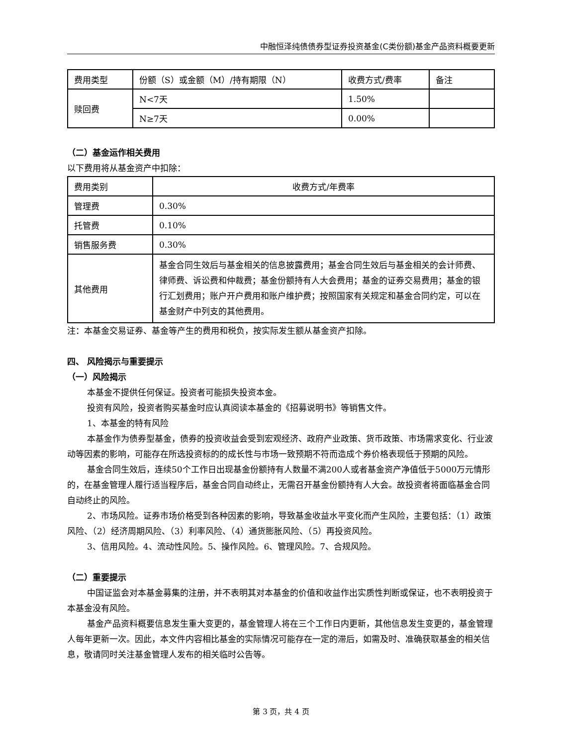中融恒泽纯债债券型证券投资基金(C类份额)基金产品资料概要更新
| 费用类型 | 份额（S）或金额（M）/持有期限（N） | 收费方式/费率 | 备注 |
| 赎回费 | N<7天 | 1.50% | |
| | N≥7天 | 0.00% | |
（二）基金运作相关费用
以下费用将从基金资产中扣除：
| 费用类别 | 收费方式/年费率 |
| 管理费 | 0.30% |
| 托管费 | 0.10% |
| 销售服务费 | 0.30% |
| 其他费用 | 基金合同生效后与基金相关的信息披露费用；基金合同生效后与基金相关的会计师费、律师费、诉讼费和仲裁费；基金份额持有人大会费用；基金的证券交易费用；基金的银行汇划费用；账户开户费用和账户维护费；按照国家有关规定和基金合同约定，可以在基金财产中列支的其他费用。 |
注：本基金交易证券、基金等产生的费用和税负，按实际发生额从基金资产扣除。
四、 风险揭示与重要提示
（一）风险揭示
本基金不提供任何保证。投资者可能损失投资本金。
投资有风险，投资者购买基金时应认真阅读本基金的《招募说明书》等销售文件。
1、本基金的特有风险
本基金作为债券型基金，债券的投资收益会受到宏观经济、政府产业政策、货币政策、市场需求变化、行业波动等因素的影响，可能存在所选投资标的的成长性与市场一致预期不符而造成个券价格表现低于预期的风险。
基金合同生效后，连续50个工作日出现基金份额持有人数量不满200人或者基金资产净值低于5000万元情形的，在基金管理人履行适当程序后，基金合同自动终止，无需召开基金份额持有人大会。故投资者将面临基金合同自动终止的风险。
2、市场风险。证券市场价格受到各种因素的影响，导致基金收益水平变化而产生风险，主要包括：（1）政策风险、（2）经济周期风险、（3）利率风险、（4）通货膨胀风险、（5）再投资风险。
3、信用风险。4、流动性风险。5、操作风险。6、管理风险。7、合规风险。
（二）重要提示
中国证监会对本基金募集的注册，并不表明其对本基金的价值和收益作出实质性判断或保证，也不表明投资于本基金没有风险。
基金产品资料概要信息发生重大变更的，基金管理人将在三个工作日内更新，其他信息发生变更的，基金管理人每年更新一次。因此，本文件内容相比基金的实际情况可能存在一定的滞后，如需及时、准确获取基金的相关信息，敬请同时关注基金管理人发布的相关临时公告等。
第 3 页，共 4 页